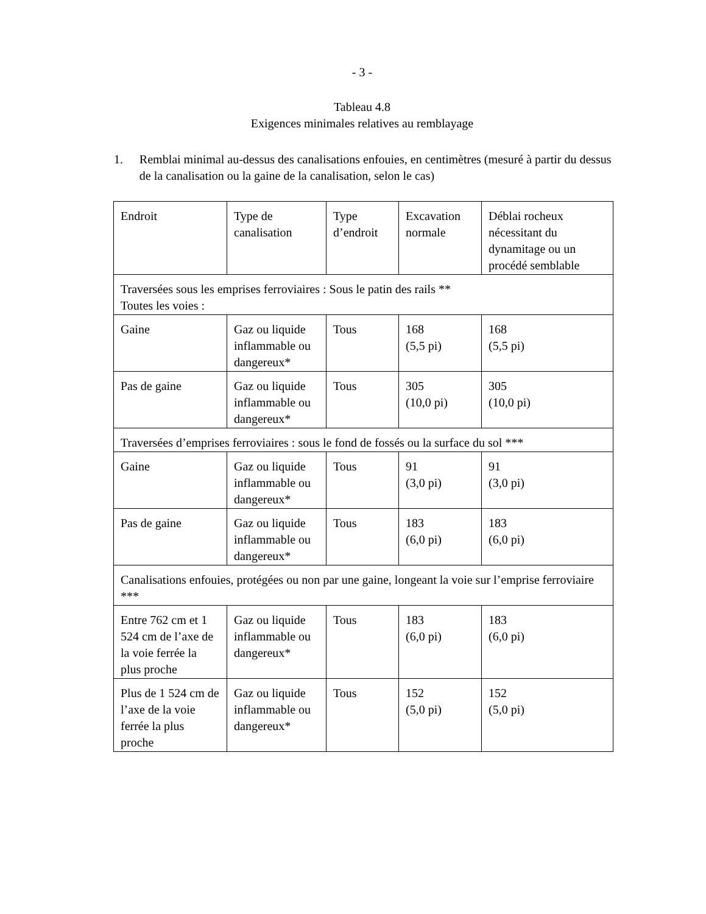- 3 -
Tableau 4.8
Exigences minimales relatives au remblayage
1. Remblai minimal au-dessus des canalisations enfouies, en centimètres (mesuré à partir du dessus de la canalisation ou la gaine de la canalisation, selon le cas)
| Endroit | Type de canalisation | Type d’endroit | Excavation normale | Déblai rocheux nécessitant du dynamitage ou un procédé semblable |
| Traversées sous les emprises ferroviaires : Sous le patin des rails ** Toutes les voies : | | | | |
| Gaine | Gaz ou liquide inflammable ou dangereux* | Tous | 168 (5,5 pi) | 168 (5,5 pi) |
| Pas de gaine | Gaz ou liquide inflammable ou dangereux* | Tous | 305 (10,0 pi) | 305 (10,0 pi) |
| Traversées d’emprises ferroviaires : sous le fond de fossés ou la surface du sol *** | | | | |
| Gaine | Gaz ou liquide inflammable ou dangereux* | Tous | 91 (3,0 pi) | 91 (3,0 pi) |
| Pas de gaine | Gaz ou liquide inflammable ou dangereux* | Tous | 183 (6,0 pi) | 183 (6,0 pi) |
| Canalisations enfouies, protégées ou non par une gaine, longeant la voie sur l’emprise ferroviaire *** | | | | |
| Entre 762 cm et 1 524 cm de l’axe de la voie ferrée la plus proche | Gaz ou liquide inflammable ou dangereux* | Tous | 183 (6,0 pi) | 183 (6,0 pi) |
| Plus de 1 524 cm de l’axe de la voie ferrée la plus proche | Gaz ou liquide inflammable ou dangereux* | Tous | 152 (5,0 pi) | 152 (5,0 pi) |